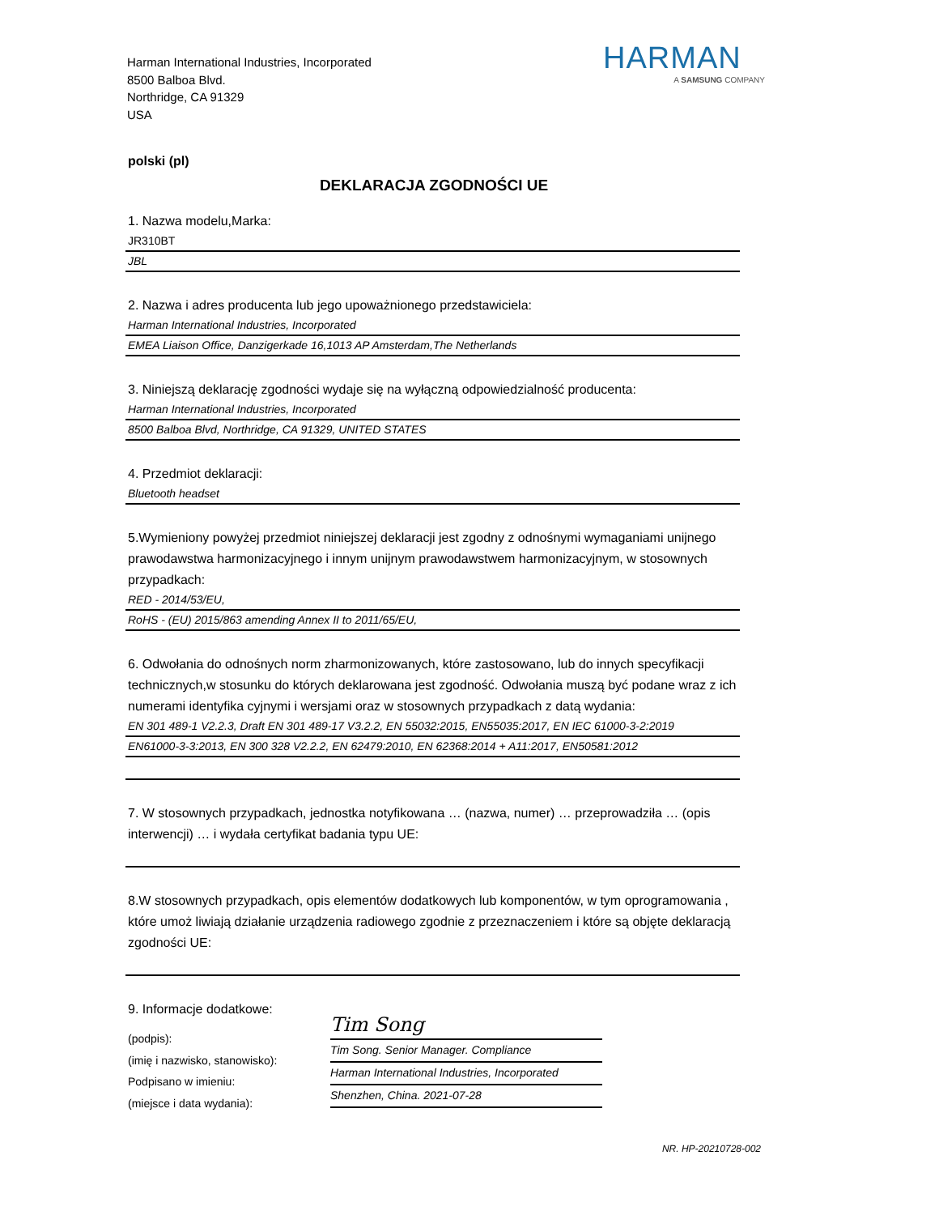Harman International Industries, Incorporated
8500 Balboa Blvd.
Northridge, CA 91329
USA
HARMAN
A SAMSUNG COMPANY
polski (pl)
DEKLARACJA ZGODNOŚCI UE
1. Nazwa modelu,Marka:
JR310BT
JBL
2. Nazwa i adres producenta lub jego upoważnionego przedstawiciela:
Harman International Industries, Incorporated
EMEA Liaison Office, Danzigerkade 16,1013 AP Amsterdam,The Netherlands
3. Niniejszą deklarację zgodności wydaje się na wyłączną odpowiedzialność producenta:
Harman International Industries, Incorporated
8500 Balboa Blvd, Northridge, CA 91329, UNITED STATES
4. Przedmiot deklaracji:
Bluetooth headset
5.Wymieniony powyżej przedmiot niniejszej deklaracji jest zgodny z odnośnymi wymaganiami unijnego prawodawstwa harmonizacyjnego i innym unijnym prawodawstwem harmonizacyjnym, w stosownych przypadkach:
RED - 2014/53/EU,
RoHS - (EU) 2015/863 amending Annex II to 2011/65/EU,
6. Odwołania do odnośnych norm zharmonizowanych, które zastosowano, lub do innych specyfikacji technicznych,w stosunku do których deklarowana jest zgodność. Odwołania muszą być podane wraz z ich numerami identyfika cyjnymi i wersjami oraz w stosownych przypadkach z datą wydania:
EN 301 489-1 V2.2.3, Draft EN 301 489-17 V3.2.2, EN 55032:2015, EN55035:2017, EN IEC 61000-3-2:2019
EN61000-3-3:2013, EN 300 328 V2.2.2, EN 62479:2010, EN 62368:2014 + A11:2017, EN50581:2012
7. W stosownych przypadkach, jednostka notyfikowana … (nazwa, numer) … przeprowadziła … (opis interwencji) … i wydała certyfikat badania typu UE:
8.W stosownych przypadkach, opis elementów dodatkowych lub komponentów, w tym oprogramowania , które umoż liwiają działanie urządzenia radiowego zgodnie z przeznaczeniem i które są objęte deklaracją zgodności UE:
9. Informacje dodatkowe:
(podpis):
(imię i nazwisko, stanowisko):
Podpisano w imieniu:
(miejsce i data wydania):
Tim Song
Tim Song. Senior Manager. Compliance
Harman International Industries, Incorporated
Shenzhen, China. 2021-07-28
NR. HP-20210728-002